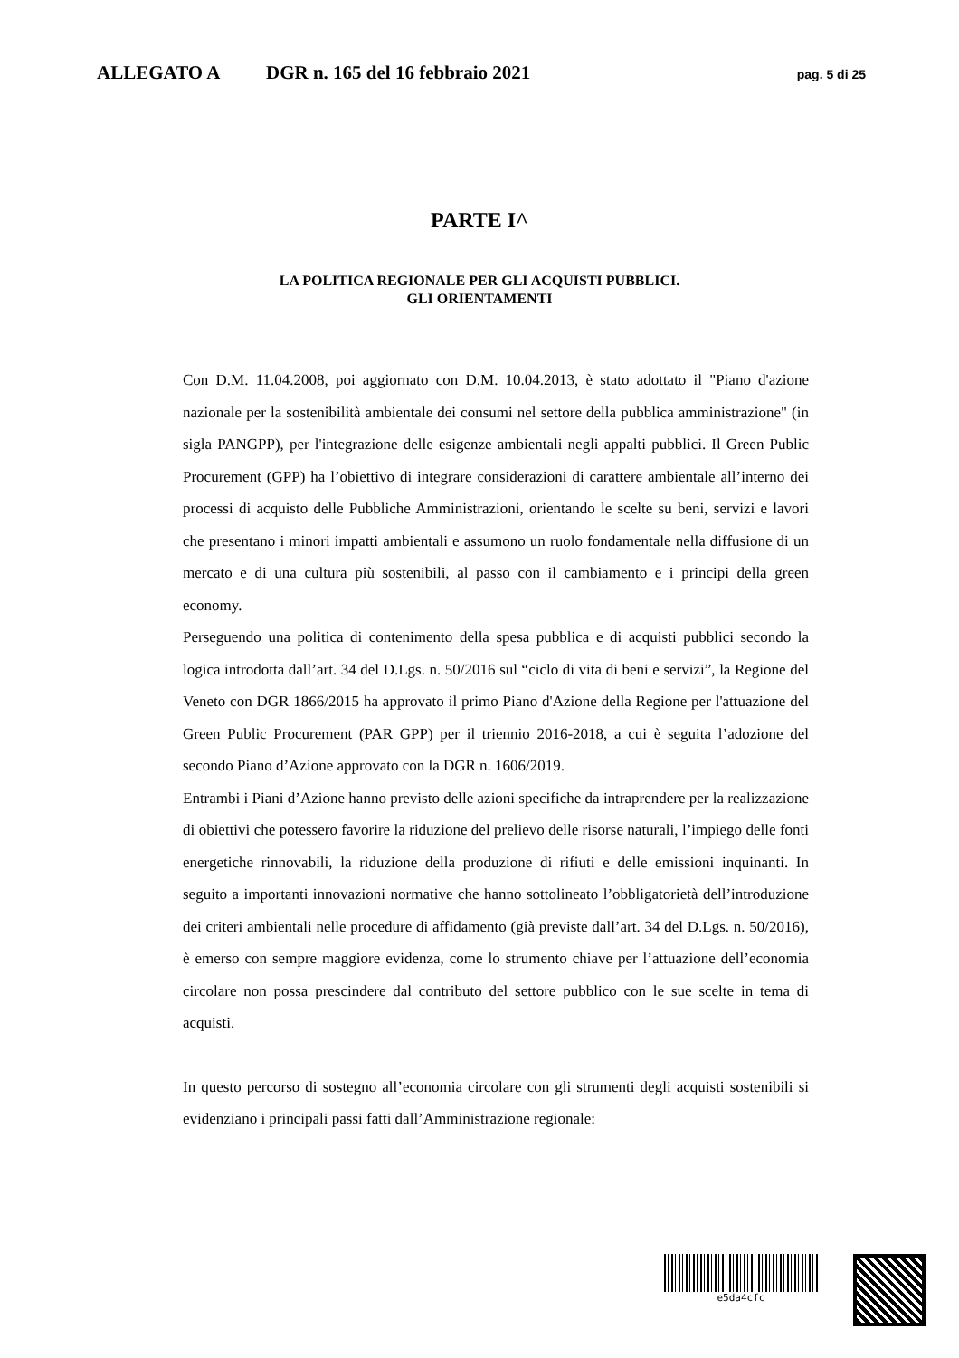ALLEGATO A DGR n. 165 del 16 febbraio 2021 pag. 5 di 25
PARTE I^
LA POLITICA REGIONALE PER GLI ACQUISTI PUBBLICI.
GLI ORIENTAMENTI
Con D.M. 11.04.2008, poi aggiornato con D.M. 10.04.2013, è stato adottato il "Piano d'azione nazionale per la sostenibilità ambientale dei consumi nel settore della pubblica amministrazione" (in sigla PANGPP), per l'integrazione delle esigenze ambientali negli appalti pubblici. Il Green Public Procurement (GPP) ha l’obiettivo di integrare considerazioni di carattere ambientale all’interno dei processi di acquisto delle Pubbliche Amministrazioni, orientando le scelte su beni, servizi e lavori che presentano i minori impatti ambientali e assumono un ruolo fondamentale nella diffusione di un mercato e di una cultura più sostenibili, al passo con il cambiamento e i principi della green economy.
Perseguendo una politica di contenimento della spesa pubblica e di acquisti pubblici secondo la logica introdotta dall’art. 34 del D.Lgs. n. 50/2016 sul “ciclo di vita di beni e servizi”, la Regione del Veneto con DGR 1866/2015 ha approvato il primo Piano d'Azione della Regione per l'attuazione del Green Public Procurement (PAR GPP) per il triennio 2016-2018, a cui è seguita l’adozione del secondo Piano d’Azione approvato con la DGR n. 1606/2019.
Entrambi i Piani d’Azione hanno previsto delle azioni specifiche da intraprendere per la realizzazione di obiettivi che potessero favorire la riduzione del prelievo delle risorse naturali, l’impiego delle fonti energetiche rinnovabili, la riduzione della produzione di rifiuti e delle emissioni inquinanti. In seguito a importanti innovazioni normative che hanno sottolineato l’obbligatorietà dell’introduzione dei criteri ambientali nelle procedure di affidamento (già previste dall’art. 34 del D.Lgs. n. 50/2016), è emerso con sempre maggiore evidenza, come lo strumento chiave per l’attuazione dell’economia circolare non possa prescindere dal contributo del settore pubblico con le sue scelte in tema di acquisti.
In questo percorso di sostegno all’economia circolare con gli strumenti degli acquisti sostenibili si evidenziano i principali passi fatti dall’Amministrazione regionale:
e5da4cfc